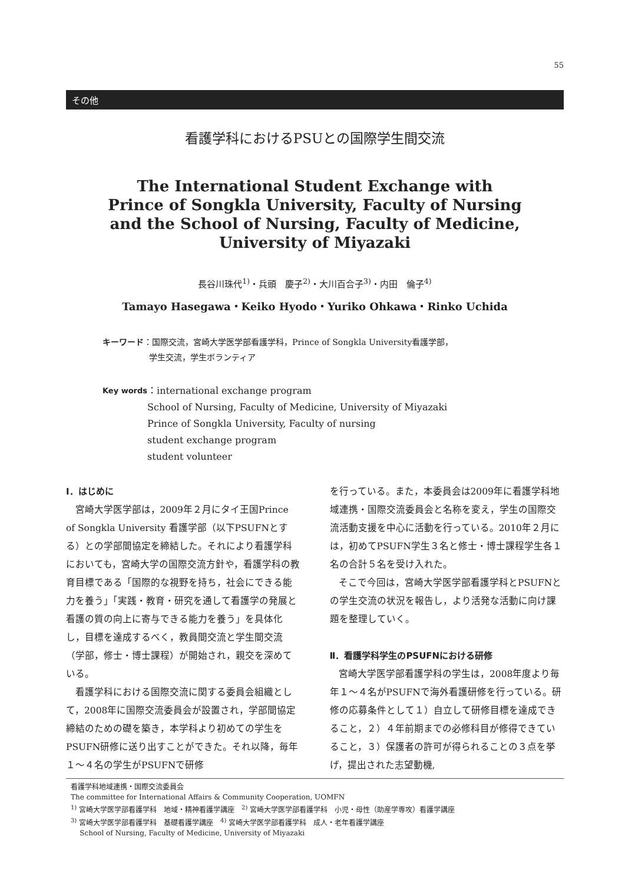55
その他
看護学科におけるPSUとの国際学生間交流
The International Student Exchange with
Prince of Songkla University, Faculty of Nursing
and the School of Nursing, Faculty of Medicine,
University of Miyazaki
長谷川珠代<sup>1)</sup>・兵頭　慶子<sup>2)</sup>・大川百合子<sup>3)</sup>・内田　倫子<sup>4)</sup>
Tamayo Hasegawa・Keiko Hyodo・Yuriko Ohkawa・Rinko Uchida
キーワード ：国際交流，宮崎大学医学部看護学科，Prince of Songkla University看護学部，
学生交流，学生ボランティア
Key words ：international exchange program
School of Nursing, Faculty of Medicine, University of Miyazaki
Prince of Songkla University, Faculty of nursing
student exchange program
student volunteer
Ⅰ．はじめに
宮崎大学医学部は，2009年２月にタイ王国Prince of Songkla University 看護学部（以下PSUFNとする）との学部間協定を締結した。それにより看護学科においても，宮崎大学の国際交流方針や，看護学科の教育目標である「国際的な視野を持ち，社会にできる能力を養う」「実践・教育・研究を通して看護学の発展と看護の質の向上に寄与できる能力を養う」を具体化し，目標を達成するべく，教員間交流と学生間交流（学部，修士・博士課程）が開始され，親交を深めている。
看護学科における国際交流に関する委員会組織として，2008年に国際交流委員会が設置され，学部間協定締結のための礎を築き，本学科より初めての学生をPSUFN研修に送り出すことができた。それ以降，毎年１～４名の学生がPSUFNで研修
を行っている。また，本委員会は2009年に看護学科地域連携・国際交流委員会と名称を変え，学生の国際交流活動支援を中心に活動を行っている。2010年２月には，初めてPSUFN学生３名と修士・博士課程学生各１名の合計５名を受け入れた。
そこで今回は，宮崎大学医学部看護学科とPSUFNとの学生交流の状況を報告し，より活発な活動に向け課題を整理していく。
Ⅱ．看護学科学生のPSUFNにおける研修
宮崎大学医学部看護学科の学生は，2008年度より毎年１～４名がPSUFNで海外看護研修を行っている。研修の応募条件として１）自立して研修目標を達成できること，２）４年前期までの必修科目が修得できていること，３）保護者の許可が得られることの３点を挙げ，提出された志望動機,
看護学科地域連携・国際交流委員会
The committee for International Affairs & Community Cooperation, UOMFN
<sup>1)</sup> 宮崎大学医学部看護学科　地域・精神看護学講座　<sup>2)</sup> 宮崎大学医学部看護学科　小児・母性（助産学専攻）看護学講座
<sup>3)</sup> 宮崎大学医学部看護学科　基礎看護学講座　<sup>4)</sup> 宮崎大学医学部看護学科　成人・老年看護学講座
School of Nursing, Faculty of Medicine, University of Miyazaki